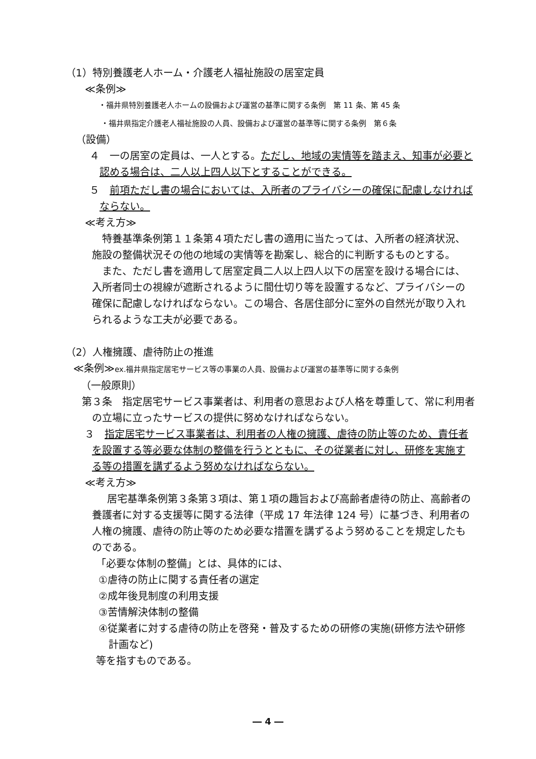（1）特別養護老人ホーム・介護老人福祉施設の居室定員
≪条例≫
・福井県特別養護老人ホームの設備および運営の基準に関する条例　第 11 条、第 45 条
・福井県指定介護老人福祉施設の人員、設備および運営の基準等に関する条例　第６条
（設備）
４　一の居室の定員は、一人とする。ただし、地域の実情等を踏まえ、知事が必要と認める場合は、二人以上四人以下とすることができる。
５　前項ただし書の場合においては、入所者のプライバシーの確保に配慮しなければならない。
≪考え方≫
特養基準条例第１１条第４項ただし書の適用に当たっては、入所者の経済状況、施設の整備状況その他の地域の実情等を勘案し、総合的に判断するものとする。
また、ただし書を適用して居室定員二人以上四人以下の居室を設ける場合には、入所者同士の視線が遮断されるように間仕切り等を設置するなど、プライバシーの確保に配慮しなければならない。この場合、各居住部分に室外の自然光が取り入れられるような工夫が必要である。
（2）人権擁護、虐待防止の推進
≪条例≫ex.福井県指定居宅サービス等の事業の人員、設備および運営の基準等に関する条例
（一般原則）
第３条　指定居宅サービス事業者は、利用者の意思および人格を尊重して、常に利用者の立場に立ったサービスの提供に努めなければならない。
３　指定居宅サービス事業者は、利用者の人権の擁護、虐待の防止等のため、責任者を設置する等必要な体制の整備を行うとともに、その従業者に対し、研修を実施する等の措置を講ずるよう努めなければならない。
≪考え方≫
居宅基準条例第３条第３項は、第１項の趣旨および高齢者虐待の防止、高齢者の養護者に対する支援等に関する法律（平成 17 年法律 124 号）に基づき、利用者の人権の擁護、虐待の防止等のため必要な措置を講ずるよう努めることを規定したものである。
「必要な体制の整備」とは、具体的には、
①虐待の防止に関する責任者の選定
②成年後見制度の利用支援
③苦情解決体制の整備
④従業者に対する虐待の防止を啓発・普及するための研修の実施(研修方法や研修計画など)
等を指すものである。
― 4 ―